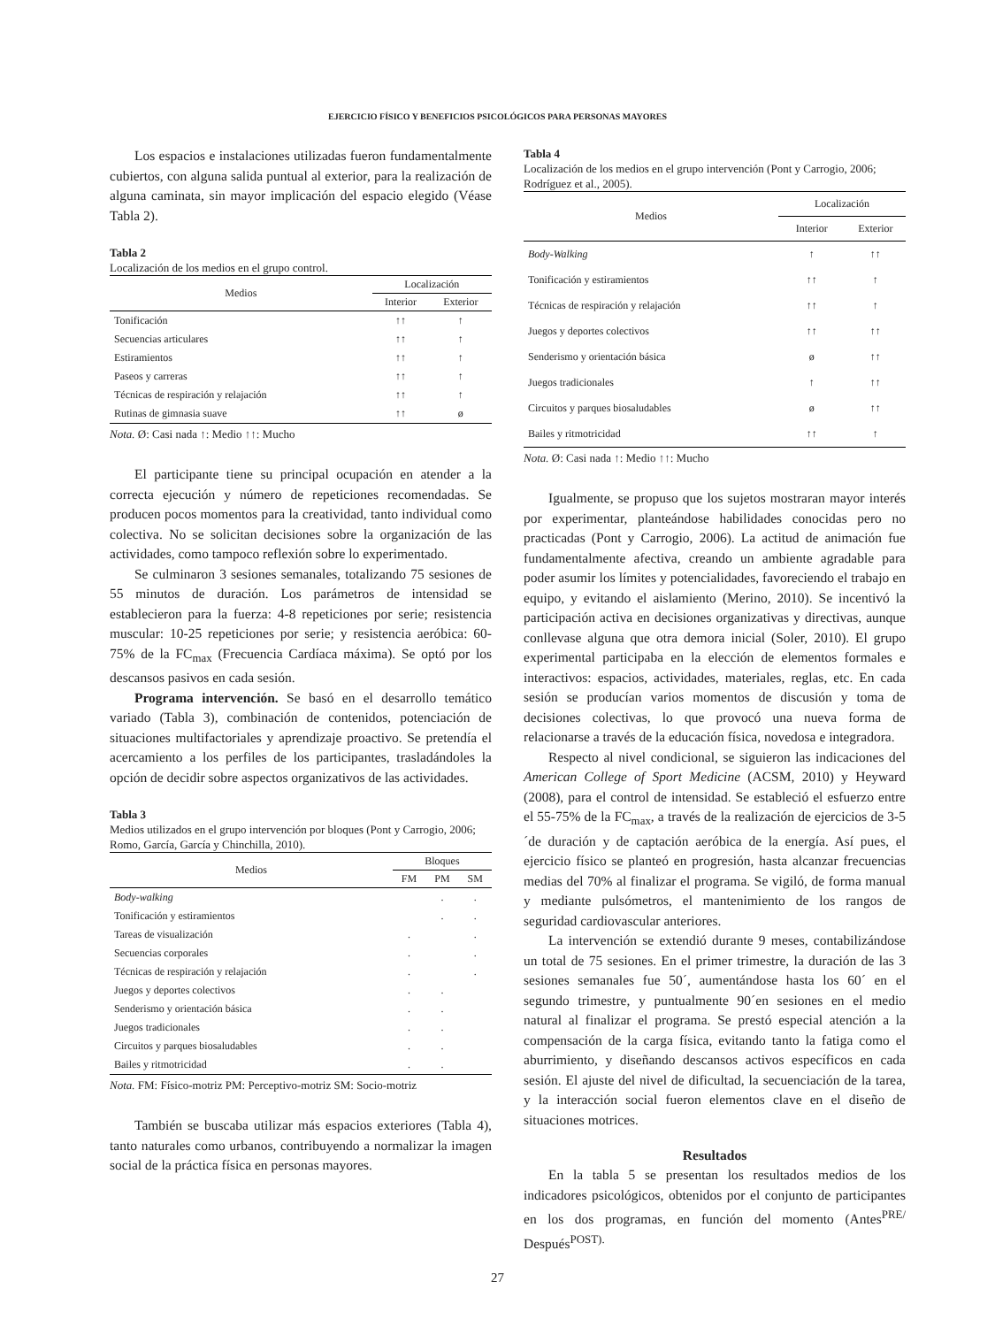EJERCICIO FÍSICO Y BENEFICIOS PSICOLÓGICOS PARA PERSONAS MAYORES
Los espacios e instalaciones utilizadas fueron fundamentalmente cubiertos, con alguna salida puntual al exterior, para la realización de alguna caminata, sin mayor implicación del espacio elegido (Véase Tabla 2).
Tabla 2
Localización de los medios en el grupo control.
| Medios | Localización | |
| --- | --- | --- |
| | Interior | Exterior |
| Tonificación | ↑↑ | ↑ |
| Secuencias articulares | ↑↑ | ↑ |
| Estiramientos | ↑↑ | ↑ |
| Paseos y carreras | ↑↑ | ↑ |
| Técnicas de respiración y relajación | ↑↑ | ↑ |
| Rutinas de gimnasia suave | ↑↑ | ø |
Nota. Ø: Casi nada ↑: Medio ↑↑: Mucho
El participante tiene su principal ocupación en atender a la correcta ejecución y número de repeticiones recomendadas. Se producen pocos momentos para la creatividad, tanto individual como colectiva. No se solicitan decisiones sobre la organización de las actividades, como tampoco reflexión sobre lo experimentado.
Se culminaron 3 sesiones semanales, totalizando 75 sesiones de 55 minutos de duración. Los parámetros de intensidad se establecieron para la fuerza: 4-8 repeticiones por serie; resistencia muscular: 10-25 repeticiones por serie; y resistencia aeróbica: 60-75% de la FC<sub>max</sub> (Frecuencia Cardíaca máxima). Se optó por los descansos pasivos en cada sesión.
Programa intervención. Se basó en el desarrollo temático variado (Tabla 3), combinación de contenidos, potenciación de situaciones multifactoriales y aprendizaje proactivo. Se pretendía el acercamiento a los perfiles de los participantes, trasladándoles la opción de decidir sobre aspectos organizativos de las actividades.
Tabla 3
Medios utilizados en el grupo intervención por bloques (Pont y Carrogio, 2006; Romo, García, García y Chinchilla, 2010).
| Medios | Bloques | | |
| --- | --- | --- | --- |
| | FM | PM | SM |
| Body-walking | | . | . |
| Tonificación y estiramientos | | . | . |
| Tareas de visualización | . | | . |
| Secuencias corporales | . | | . |
| Técnicas de respiración y relajación | . | | . |
| Juegos y deportes colectivos | . | . | |
| Senderismo y orientación básica | . | . | |
| Juegos tradicionales | . | . | |
| Circuitos y parques biosaludables | . | . | |
| Bailes y ritmotricidad | . | . | |
Nota. FM: Físico-motriz PM: Perceptivo-motriz SM: Socio-motriz
También se buscaba utilizar más espacios exteriores (Tabla 4), tanto naturales como urbanos, contribuyendo a normalizar la imagen social de la práctica física en personas mayores.
Tabla 4
Localización de los medios en el grupo intervención (Pont y Carrogio, 2006; Rodríguez et al., 2005).
| Medios | Localización | |
| --- | --- | --- |
| | Interior | Exterior |
| Body-Walking | ↑ | ↑↑ |
| Tonificación y estiramientos | ↑↑ | ↑ |
| Técnicas de respiración y relajación | ↑↑ | ↑ |
| Juegos y deportes colectivos | ↑↑ | ↑↑ |
| Senderismo y orientación básica | ø | ↑↑ |
| Juegos tradicionales | ↑ | ↑↑ |
| Circuitos y parques biosaludables | ø | ↑↑ |
| Bailes y ritmotricidad | ↑↑ | ↑ |
Nota. Ø: Casi nada ↑: Medio ↑↑: Mucho
Igualmente, se propuso que los sujetos mostraran mayor interés por experimentar, planteándose habilidades conocidas pero no practicadas (Pont y Carrogio, 2006). La actitud de animación fue fundamentalmente afectiva, creando un ambiente agradable para poder asumir los límites y potencialidades, favoreciendo el trabajo en equipo, y evitando el aislamiento (Merino, 2010). Se incentivó la participación activa en decisiones organizativas y directivas, aunque conllevase alguna que otra demora inicial (Soler, 2010). El grupo experimental participaba en la elección de elementos formales e interactivos: espacios, actividades, materiales, reglas, etc. En cada sesión se producían varios momentos de discusión y toma de decisiones colectivas, lo que provocó una nueva forma de relacionarse a través de la educación física, novedosa e integradora.
Respecto al nivel condicional, se siguieron las indicaciones del American College of Sport Medicine (ACSM, 2010) y Heyward (2008), para el control de intensidad. Se estableció el esfuerzo entre el 55-75% de la FC<sub>max</sub>, a través de la realización de ejercicios de 3-5´de duración y de captación aeróbica de la energía. Así pues, el ejercicio físico se planteó en progresión, hasta alcanzar frecuencias medias del 70% al finalizar el programa. Se vigiló, de forma manual y mediante pulsómetros, el mantenimiento de los rangos de seguridad cardiovascular anteriores.
La intervención se extendió durante 9 meses, contabilizándose un total de 75 sesiones. En el primer trimestre, la duración de las 3 sesiones semanales fue 50´, aumentándose hasta los 60´ en el segundo trimestre, y puntualmente 90´en sesiones en el medio natural al finalizar el programa. Se prestó especial atención a la compensación de la carga física, evitando tanto la fatiga como el aburrimiento, y diseñando descansos activos específicos en cada sesión. El ajuste del nivel de dificultad, la secuenciación de la tarea, y la interacción social fueron elementos clave en el diseño de situaciones motrices.
Resultados
En la tabla 5 se presentan los resultados medios de los indicadores psicológicos, obtenidos por el conjunto de participantes en los dos programas, en función del momento (Antes<sup>PRE/</sup> Después<sup>POST).</sup>
27